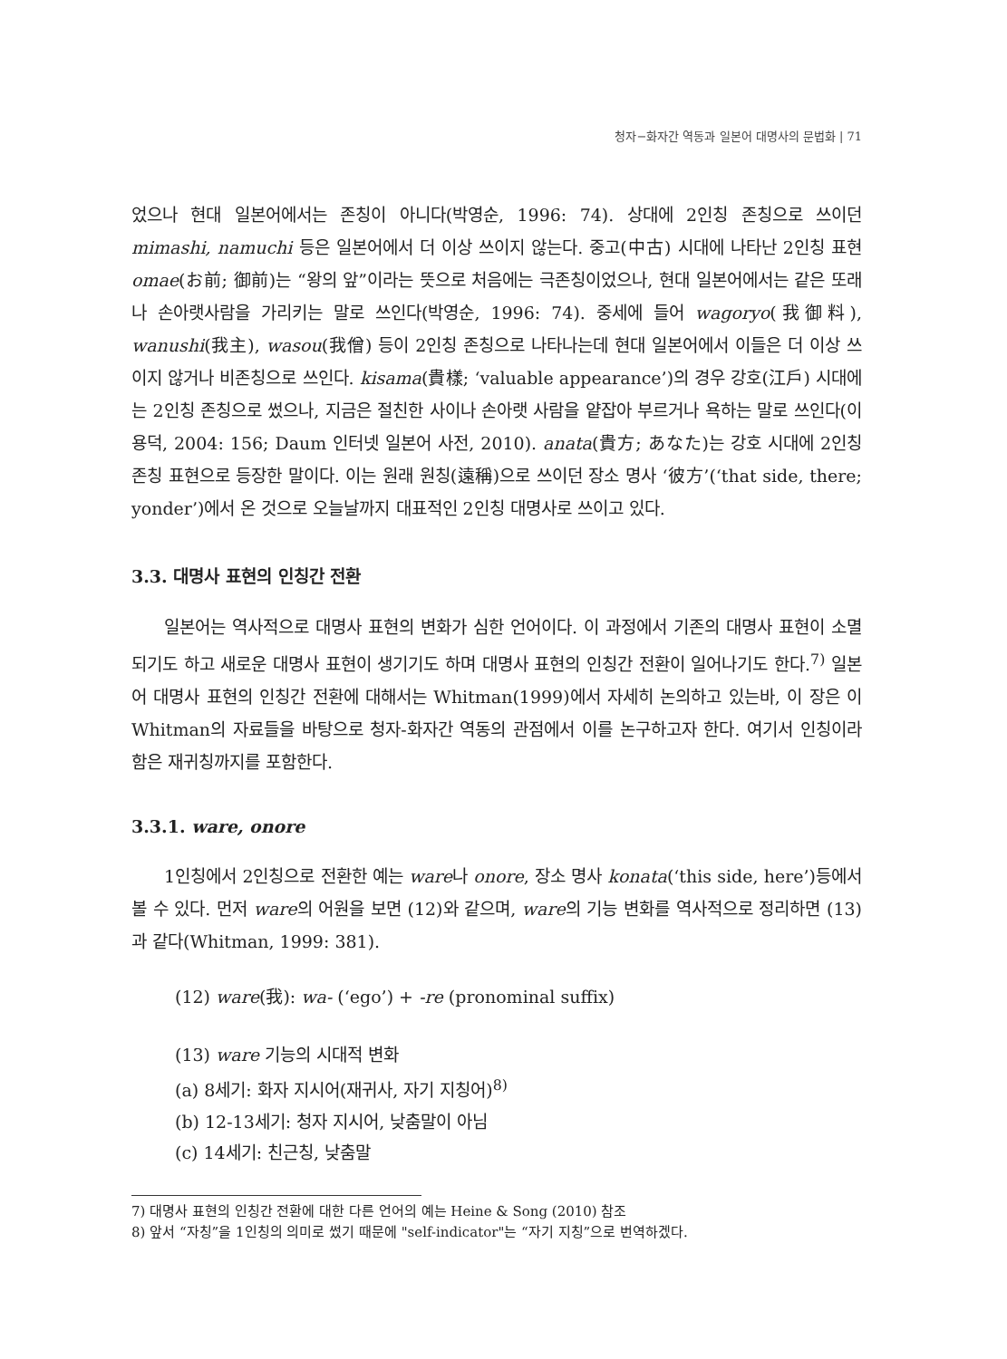청자−화자간 역동과 일본어 대명사의 문법화 | 71
었으나 현대 일본어에서는 존칭이 아니다(박영순, 1996: 74). 상대에 2인칭 존칭으로 쓰이던 mimashi, namuchi 등은 일본어에서 더 이상 쓰이지 않는다. 중고(中古) 시대에 나타난 2인칭 표현 omae(お前; 御前)는 “왕의 앞”이라는 뜻으로 처음에는 극존칭이었으나, 현대 일본어에서는 같은 또래나 손아랫사람을 가리키는 말로 쓰인다(박영순, 1996: 74). 중세에 들어 wagoryo(我御料), wanushi(我主), wasou(我僧) 등이 2인칭 존칭으로 나타나는데 현대 일본어에서 이들은 더 이상 쓰이지 않거나 비존칭으로 쓰인다. kisama(貴樣; ‘valuable appearance’)의 경우 강호(江戶) 시대에는 2인칭 존칭으로 썼으나, 지금은 절친한 사이나 손아랫 사람을 얕잡아 부르거나 욕하는 말로 쓰인다(이용덕, 2004: 156; Daum 인터넷 일본어 사전, 2010). anata(貴方; あなた)는 강호 시대에 2인칭 존칭 표현으로 등장한 말이다. 이는 원래 원칭(遠稱)으로 쓰이던 장소 명사 ‘彼方’(‘that side, there; yonder’)에서 온 것으로 오늘날까지 대표적인 2인칭 대명사로 쓰이고 있다.
3.3. 대명사 표현의 인칭간 전환
일본어는 역사적으로 대명사 표현의 변화가 심한 언어이다. 이 과정에서 기존의 대명사 표현이 소멸되기도 하고 새로운 대명사 표현이 생기기도 하며 대명사 표현의 인칭간 전환이 일어나기도 한다.<sup>7)</sup> 일본어 대명사 표현의 인칭간 전환에 대해서는 Whitman(1999)에서 자세히 논의하고 있는바, 이 장은 이 Whitman의 자료들을 바탕으로 청자-화자간 역동의 관점에서 이를 논구하고자 한다. 여기서 인칭이라 함은 재귀칭까지를 포함한다.
3.3.1. ware, onore
1인칭에서 2인칭으로 전환한 예는 ware나 onore, 장소 명사 konata(‘this side, here’)등에서 볼 수 있다. 먼저 ware의 어원을 보면 (12)와 같으며, ware의 기능 변화를 역사적으로 정리하면 (13)과 같다(Whitman, 1999: 381).
(12) ware(我): wa- (‘ego’) + -re (pronominal suffix)
(13) ware 기능의 시대적 변화
(a) 8세기: 화자 지시어(재귀사, 자기 지칭어)<sup>8)</sup>
(b) 12-13세기: 청자 지시어, 낮춤말이 아님
(c) 14세기: 친근칭, 낮춤말
7) 대명사 표현의 인칭간 전환에 대한 다른 언어의 예는 Heine & Song (2010) 참조
8) 앞서 “자칭”을 1인칭의 의미로 썼기 때문에 "self-indicator"는 “자기 지칭”으로 번역하겠다.